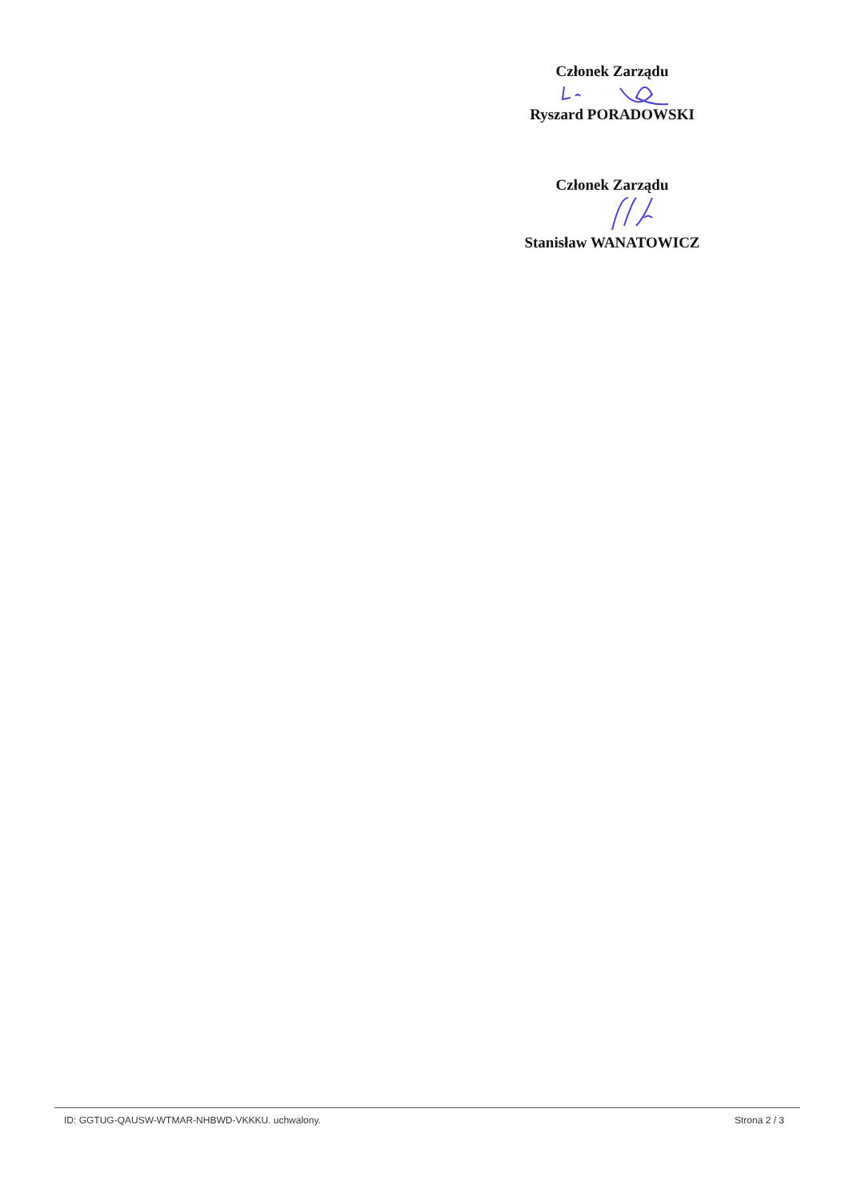Członek Zarządu
Ryszard PORADOWSKI
Członek Zarządu
Stanisław WANATOWICZ
ID: GGTUG-QAUSW-WTMAR-NHBWD-VKKKU. uchwalony. Strona 2 / 3